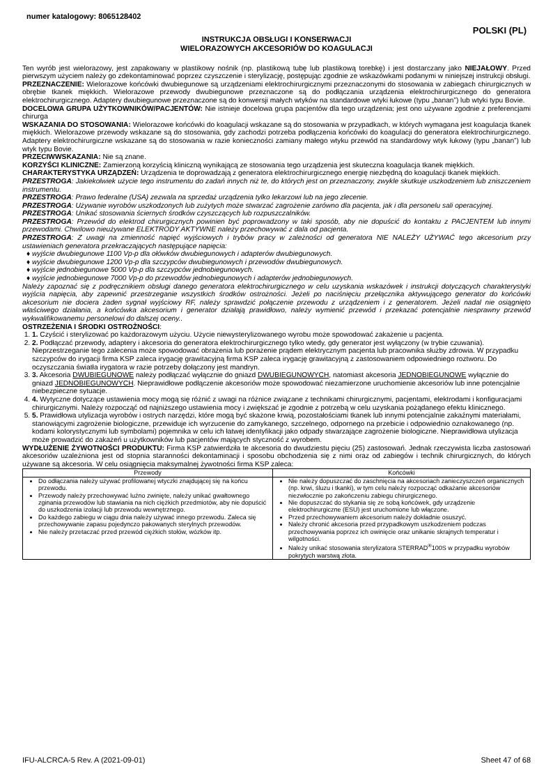numer katalogowy: 8065128402
POLSKI (PL)
INSTRUKCJA OBSŁUGI I KONSERWACJI
WIELORAZOWYCH AKCESORIÓW DO KOAGULACJI
Ten wyrób jest wielorazowy, jest zapakowany w plastikowy nośnik (np. plastikową tubę lub plastikową torebkę) i jest dostarczany jako NIEJAŁOWY. Przed pierwszym użyciem należy go zdekontaminować poprzez czyszczenie i sterylizację, postępując zgodnie ze wskazówkami podanymi w niniejszej instrukcji obsługi.
PRZEZNACZENIE: Wielorazowe końcówki dwubiegunowe są urządzeniami elektrochirurgicznymi przeznaczonymi do stosowania w zabiegach chirurgicznych w obrębie tkanek miękkich. Wielorazowe przewody dwubiegunowe przeznaczone są do podłączania urządzenia elektrochirurgicznego do generatora elektrochirurgicznego. Adaptery dwubiegunowe przeznaczone są do konwersji małych wtyków na standardowe wtyki łukowe (typu „banan”) lub wtyki typu Bovie.
DOCELOWA GRUPA UŻYTKOWNIKÓW/PACJENTÓW: Nie istnieje docelowa grupa pacjentów dla tego urządzenia; jest ono używane zgodnie z preferencjami chirurga
WSKAZANIA DO STOSOWANIA: Wielorazowe końcówki do koagulacji wskazane są do stosowania w przypadkach, w których wymagana jest koagulacja tkanek miękkich. Wielorazowe przewody wskazane są do stosowania, gdy zachodzi potrzeba podłączenia końcówki do koagulacji do generatora elektrochirurgicznego. Adaptery elektrochirurgiczne wskazane są do stosowania w razie konieczności zamiany małego wtyku przewód na standardowy wtyk łukowy (typu „banan”) lub wtyk typu Bovie.
PRZECIWWSKAZANIA: Nie są znane.
KORZYŚCI KLINICZNE: Zamierzoną korzyścią kliniczną wynikającą ze stosowania tego urządzenia jest skuteczna koagulacja tkanek miękkich.
CHARAKTERYSTYKA URZĄDZEŃ: Urządzenia te doprowadzają z generatora elektrochirurgicznego energię niezbędną do koagulacji tkanek miękkich.
PRZESTROGA: Jakiekolwiek użycie tego instrumentu do zadań innych niż te, do których jest on przeznaczony, zwykle skutkuje uszkodzeniem lub zniszczeniem instrumentu.
PRZESTROGA: Prawo federalne (USA) zezwala na sprzedaż urządzenia tylko lekarzowi lub na jego zlecenie.
PRZESTROGA: Używanie wyrobów uszkodzonych lub zużytych może stwarzać zagrożenie zarówno dla pacjenta, jak i dla personelu sali operacyjnej.
PRZESTROGA: Unikać stosowania ściernych środków czyszczących lub rozpuszczalników.
PRZESTROGA: Przewód do elektrod chirurgicznych powinien być poprowadzony w taki sposób, aby nie dopuścić do kontaktu z PACJENTEM lub innymi przewodami. Chwilowo nieużywane ELEKTRODY AKTYWNE należy przechowywać z dala od pacjenta.
PRZESTROGA: Z uwagi na zmienność napięć wyjściowych i trybów pracy w zależności od generatora NIE NALEŻY UŻYWAĆ tego akcesorium przy ustawieniach generatora przekraczających następujące napięcia:
wyjście dwubiegunowe 1100 Vp-p dla ołówków dwubiegunowych i adapterów dwubiegunowych.
wyjście dwubiegunowe 1200 Vp-p dla szczypców dwubiegunowych i przewodów dwubiegunowych.
wyjście jednobiegunowe 5000 Vp-p dla szczypców jednobiegunowych.
wyjście jednobiegunowe 7000 Vp-p do przewodów jednobiegunowych i adapterów jednobiegunowych.
Należy zapoznać się z podręcznikiem obsługi danego generatora elektrochirurgicznego w celu uzyskania wskazówek i instrukcji dotyczących charakterystyki wyjścia napięcia, aby zapewnić przestrzeganie wszystkich środków ostrożności. Jeżeli po naciśnięciu przełącznika aktywującego generator do końcówki akcesorium nie dociera żaden sygnał wyjściowy RF, należy sprawdzić połączenie przewodu z urządzeniem i z generatorem. Jeżeli nadal nie osiągnięto właściwego działania, a końcówka akcesorium i generator działają prawidłowo, należy wymienić przewód i przekazać potencjalnie niesprawny przewód wykwalifikowanemu personelowi do dalszej oceny..
OSTRZEŻENIA I ŚRODKI OSTROŻNOŚCI:
1. 1. Czyścić i sterylizować po każdorazowym użyciu. Użycie niewysterylizowanego wyrobu może spowodować zakażenie u pacjenta.
2. 2. Podłączać przewody, adaptery i akcesoria do generatora elektrochirurgicznego tylko wtedy, gdy generator jest wyłączony (w trybie czuwania). Nieprzestrzeganie tego zalecenia może spowodować obrażenia lub porażenie prądem elektrycznym pacjenta lub pracownika służby zdrowia. W przypadku szczypców do irygacji firma KSP zaleca irygację grawitacyjną firma KSP zaleca irygację grawitacyjną z zastosowaniem odpowiedniego roztworu. Do oczyszczania światła irygatora w razie potrzeby dołączony jest mandryn.
3. 3. Akcesoria DWUBIEGUNOWE należy podłączać wyłącznie do gniazd DWUBIEGUNOWYCH, natomiast akcesoria JEDNOBIEGUNOWE wyłącznie do gniazd JEDNOBIEGUNOWYCH. Nieprawidłowe podłączenie akcesoriów może spowodować niezamierzone uruchomienie akcesoriów lub inne potencjalnie niebezpieczne sytuacje.
4. 4. Wytyczne dotyczące ustawienia mocy mogą się różnić z uwagi na różnice związane z technikami chirurgicznymi, pacjentami, elektrodami i konfiguracjami chirurgicznymi. Należy rozpocząć od najniższego ustawienia mocy i zwiększać je zgodnie z potrzebą w celu uzyskania pożądanego efektu klinicznego.
5. 5. Prawidłowa utylizacja wyrobów i ostrych narzędzi, które mogą być skażone krwią, pozostałościami tkanek lub innymi potencjalnie zakaźnymi materiałami, stanowiącymi zagrożenie biologiczne, przewiduje ich wyrzucenie do zamykanego, szczelnego, odpornego na przebicie i odpowiednio oznakowanego (np. kodami kolorystycznymi lub symbolami) pojemnika w celu ich łatwej identyfikacji jako odpady stwarzające zagrożenie biologiczne. Nieprawidłowa utylizacja może prowadzić do zakażeń u użytkowników lub pacjentów mających styczność z wyrobem.
WYDŁUŻENIE ŻYWOTNOŚCI PRODUKTU: Firma KSP zatwierdziła te akcesoria do dwudziestu pięciu (25) zastosowań. Jednak rzeczywista liczba zastosowań akcesoriów uzależniona jest od stopnia staranności dekontaminacji i sposobu obchodzenia się z nimi oraz od zabiegów i technik chirurgicznych, do których używane są akcesoria. W celu osiągnięcia maksymalnej żywotności firma KSP zaleca:
| Przewody | Końcówki |
| --- | --- |
| Do odłączania należy używać profilowanej wtyczki znajdującej się na końcu przewodu. Przewody należy przechowywać luźno zwinięte, należy unikać gwałtownego zginania przewodów lub stawiania na nich ciężkich przedmiotów, aby nie dopuścić do uszkodzenia izolacji lub przewodu wewnętrznego. Do każdego zabiegu w ciągu dnia należy używać innego przewodu. Zaleca się przechowywanie zapasu pojedynczo pakowanych sterylnych przewodów. Nie należy przetaczać przed przewód ciężkich stołów, wózków itp. | Nie należy dopuszczać do zaschnięcia na akcesoriach zanieczyszczeń organicznych (np. krwi, śluzu i tkanki), w tym celu należy rozpocząć odkażanie akcesoriów niezwłocznie po zakończeniu zabiegu chirurgicznego. Nie dopuszczać do stykania się ze sobą końcówek, gdy urządzenie elektrochirurgiczne (ESU) jest uruchomione lub włączone. Przed przechowywaniem akcesorium należy dokładnie osuszyć. Należy chronić akcesoria przed przypadkowym uszkodzeniem podczas przechowywania poprzez ich owinięcie oraz unikanie skrajnych temperatur i wilgotności. Należy unikać stosowania sterylizatora STERRAD<sup>®</sup>100S w przypadku wyrobów pokrytych warstwą złota. |
IFU-ALCRCA-5 Rev. A (2021-09-01) Sheet 47 of 68